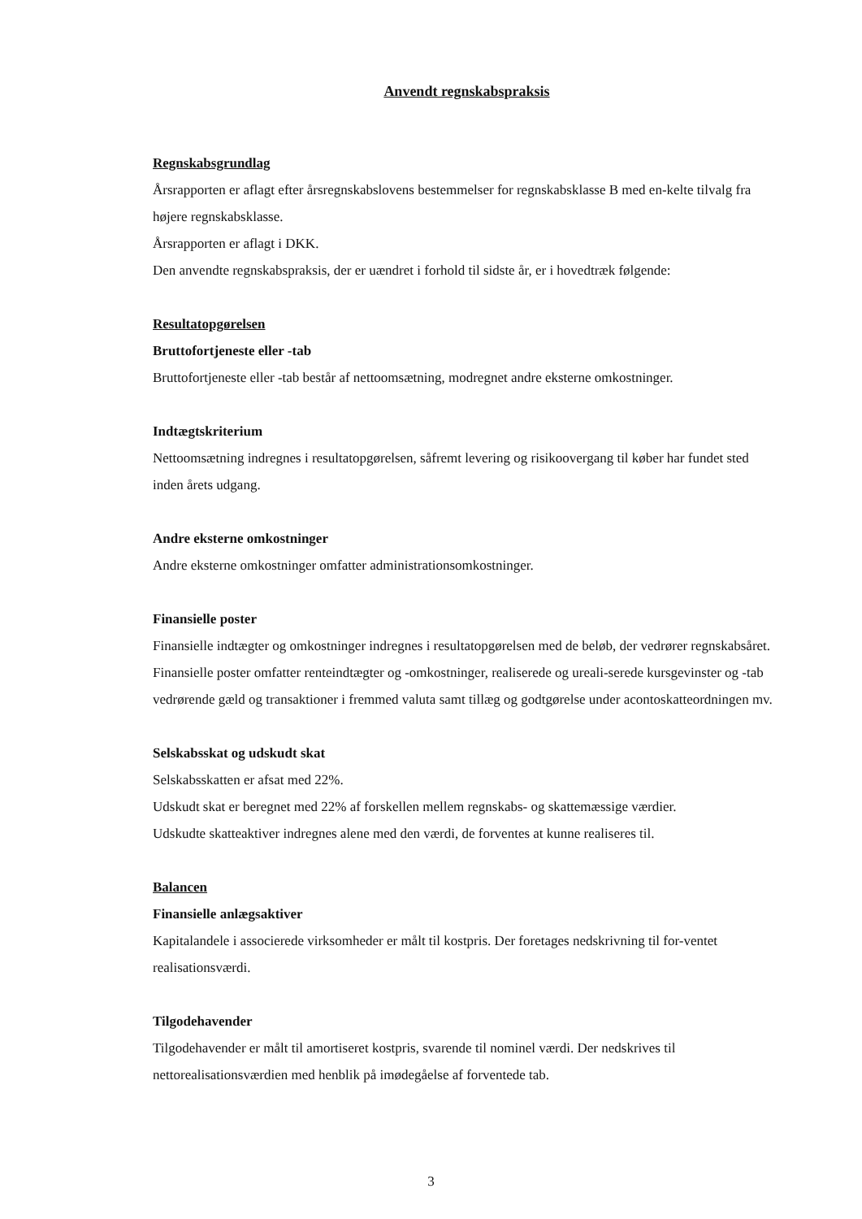Anvendt regnskabspraksis
Regnskabsgrundlag
Årsrapporten er aflagt efter årsregnskabslovens bestemmelser for regnskabsklasse B med en-kelte tilvalg fra højere regnskabsklasse.
Årsrapporten er aflagt i DKK.
Den anvendte regnskabspraksis, der er uændret i forhold til sidste år, er i hovedtræk følgende:
Resultatopgørelsen
Bruttofortjeneste eller -tab
Bruttofortjeneste eller -tab består af nettoomsætning, modregnet andre eksterne omkostninger.
Indtægtskriterium
Nettoomsætning indregnes i resultatopgørelsen, såfremt levering og risikoovergang til køber har fundet sted inden årets udgang.
Andre eksterne omkostninger
Andre eksterne omkostninger omfatter administrationsomkostninger.
Finansielle poster
Finansielle indtægter og omkostninger indregnes i resultatopgørelsen med de beløb, der vedrører regnskabsåret. Finansielle poster omfatter renteindtægter og -omkostninger, realiserede og ureali-serede kursgevinster og -tab vedrørende gæld og transaktioner i fremmed valuta samt tillæg og godtgørelse under acontoskatteordningen mv.
Selskabsskat og udskudt skat
Selskabsskatten er afsat med 22%.
Udskudt skat er beregnet med 22% af forskellen mellem regnskabs- og skattemæssige værdier.
Udskudte skatteaktiver indregnes alene med den værdi, de forventes at kunne realiseres til.
Balancen
Finansielle anlægsaktiver
Kapitalandele i associerede virksomheder er målt til kostpris. Der foretages nedskrivning til for-ventet realisationsværdi.
Tilgodehavender
Tilgodehavender er målt til amortiseret kostpris, svarende til nominel værdi. Der nedskrives til nettorealisationsværdien med henblik på imødegåelse af forventede tab.
3